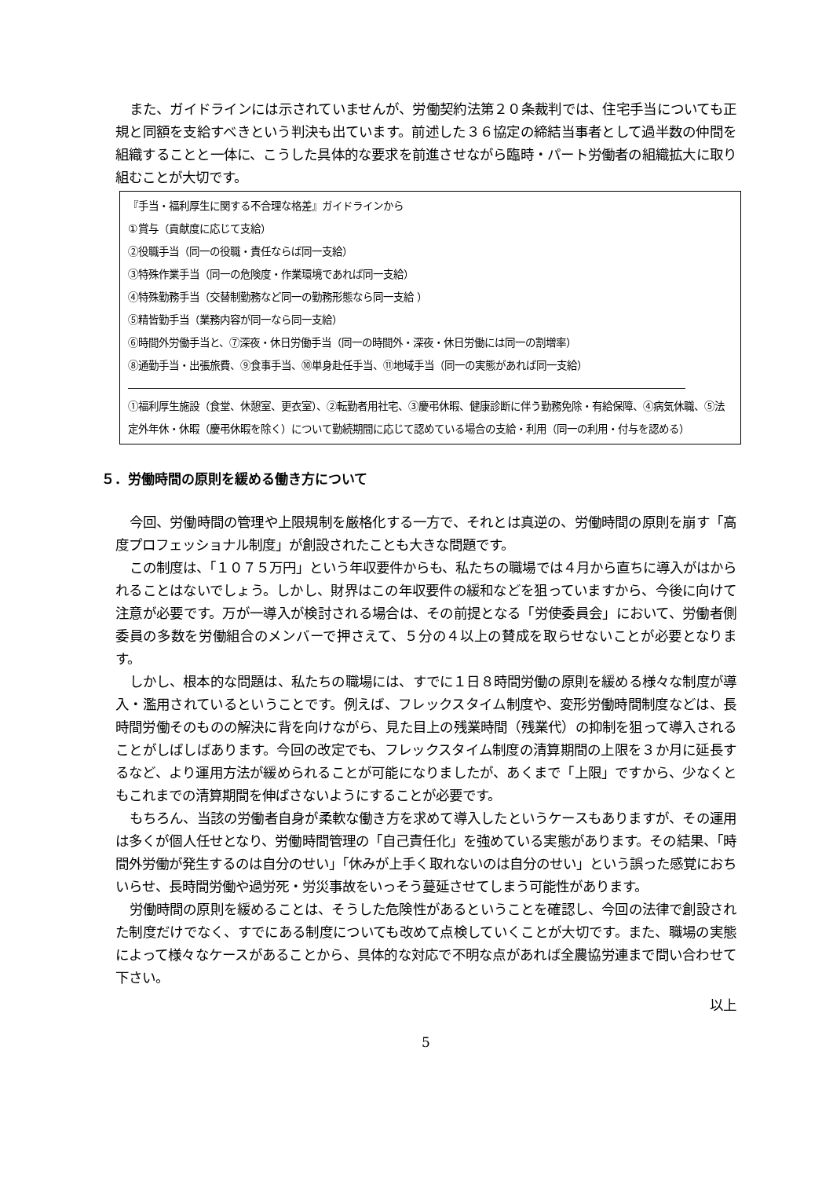また、ガイドラインには示されていませんが、労働契約法第２０条裁判では、住宅手当についても正規と同額を支給すべきという判決も出ています。前述した３６協定の締結当事者として過半数の仲間を組織することと一体に、こうした具体的な要求を前進させながら臨時・パート労働者の組織拡大に取り組むことが大切です。
『手当・福利厚生に関する不合理な格差』ガイドラインから
①賞与（貢献度に応じて支給）
②役職手当（同一の役職・責任ならば同一支給）
③特殊作業手当（同一の危険度・作業環境であれば同一支給）
④特殊勤務手当（交替制勤務など同一の勤務形態なら同一支給 ）
⑤精皆勤手当（業務内容が同一なら同一支給）
⑥時間外労働手当と、⑦深夜・休日労働手当（同一の時間外・深夜・休日労働には同一の割増率）
⑧通勤手当・出張旅費、⑨食事手当、⑩単身赴任手当、⑪地域手当（同一の実態があれば同一支給）
①福利厚生施設（食堂、休憩室、更衣室）、②転勤者用社宅、③慶弔休暇、健康診断に伴う勤務免除・有給保障、④病気休職、⑤法定外年休・休暇（慶弔休暇を除く）について勤続期間に応じて認めている場合の支給・利用（同一の利用・付与を認める）
５．労働時間の原則を緩める働き方について
今回、労働時間の管理や上限規制を厳格化する一方で、それとは真逆の、労働時間の原則を崩す「高度プロフェッショナル制度」が創設されたことも大きな問題です。
この制度は、「１０７５万円」という年収要件からも、私たちの職場では４月から直ちに導入がはかられることはないでしょう。しかし、財界はこの年収要件の緩和などを狙っていますから、今後に向けて注意が必要です。万が一導入が検討される場合は、その前提となる「労使委員会」において、労働者側委員の多数を労働組合のメンバーで押さえて、５分の４以上の賛成を取らせないことが必要となります。
しかし、根本的な問題は、私たちの職場には、すでに１日８時間労働の原則を緩める様々な制度が導入・濫用されているということです。例えば、フレックスタイム制度や、変形労働時間制度などは、長時間労働そのものの解決に背を向けながら、見た目上の残業時間（残業代）の抑制を狙って導入されることがしばしばあります。今回の改定でも、フレックスタイム制度の清算期間の上限を３か月に延長するなど、より運用方法が緩められることが可能になりましたが、あくまで「上限」ですから、少なくともこれまでの清算期間を伸ばさないようにすることが必要です。
もちろん、当該の労働者自身が柔軟な働き方を求めて導入したというケースもありますが、その運用は多くが個人任せとなり、労働時間管理の「自己責任化」を強めている実態があります。その結果、「時間外労働が発生するのは自分のせい」「休みが上手く取れないのは自分のせい」という誤った感覚におちいらせ、長時間労働や過労死・労災事故をいっそう蔓延させてしまう可能性があります。
労働時間の原則を緩めることは、そうした危険性があるということを確認し、今回の法律で創設された制度だけでなく、すでにある制度についても改めて点検していくことが大切です。また、職場の実態によって様々なケースがあることから、具体的な対応で不明な点があれば全農協労連まで問い合わせて下さい。
以上
5